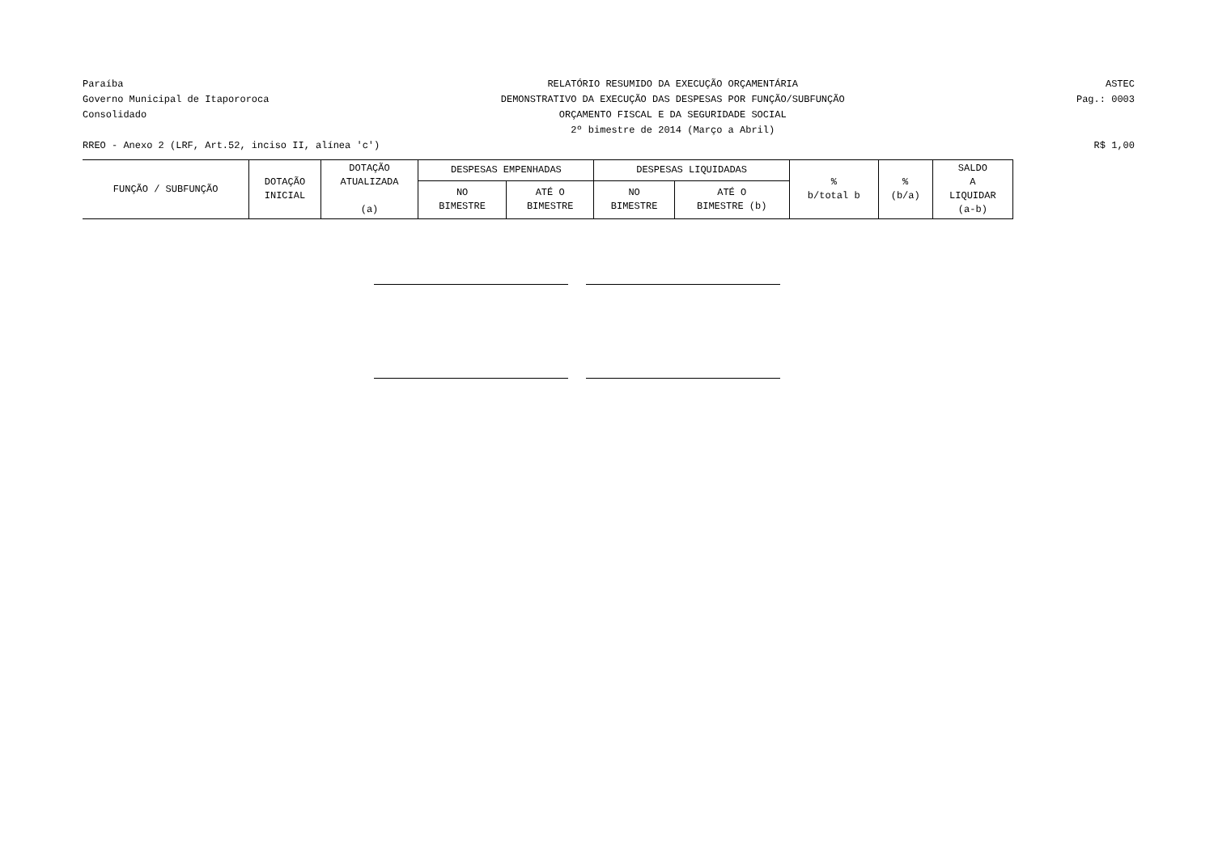Paraíba
Governo Municipal de Itapororoca
Consolidado
RELATÓRIO RESUMIDO DA EXECUÇÃO ORÇAMENTÁRIA
DEMONSTRATIVO DA EXECUÇÃO DAS DESPESAS POR FUNÇÃO/SUBFUNÇÃO
ORÇAMENTO FISCAL E DA SEGURIDADE SOCIAL
2º bimestre de 2014 (Março a Abril)
ASTEC
Pag.: 0003
RREO - Anexo 2 (LRF, Art.52, inciso II, alínea 'c') R$ 1,00
| FUNÇÃO / SUBFUNÇÃO | DOTAÇÃO INICIAL | DOTAÇÃO ATUALIZADA (a) | DESPESAS EMPENHADAS | | DESPESAS LIQUIDADAS | | % b/total b | % (b/a) | SALDO A LIQUIDAR (a-b) |
| --- | --- | --- | --- | --- | --- | --- | --- | --- | --- |
| | | | NO BIMESTRE | ATÉ O BIMESTRE | NO BIMESTRE | ATÉ O BIMESTRE (b) | | | |